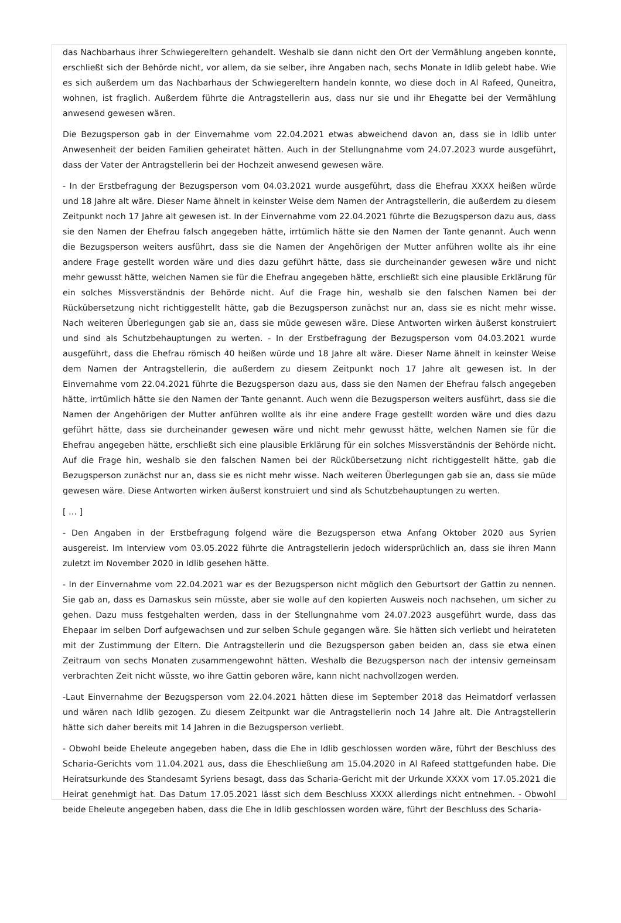das Nachbarhaus ihrer Schwiegereltern gehandelt. Weshalb sie dann nicht den Ort der Vermählung angeben konnte, erschließt sich der Behörde nicht, vor allem, da sie selber, ihre Angaben nach, sechs Monate in Idlib gelebt habe. Wie es sich außerdem um das Nachbarhaus der Schwiegereltern handeln konnte, wo diese doch in Al Rafeed, Quneitra, wohnen, ist fraglich. Außerdem führte die Antragstellerin aus, dass nur sie und ihr Ehegatte bei der Vermählung anwesend gewesen wären.
Die Bezugsperson gab in der Einvernahme vom 22.04.2021 etwas abweichend davon an, dass sie in Idlib unter Anwesenheit der beiden Familien geheiratet hätten. Auch in der Stellungnahme vom 24.07.2023 wurde ausgeführt, dass der Vater der Antragstellerin bei der Hochzeit anwesend gewesen wäre.
- In der Erstbefragung der Bezugsperson vom 04.03.2021 wurde ausgeführt, dass die Ehefrau XXXX heißen würde und 18 Jahre alt wäre. Dieser Name ähnelt in keinster Weise dem Namen der Antragstellerin, die außerdem zu diesem Zeitpunkt noch 17 Jahre alt gewesen ist. In der Einvernahme vom 22.04.2021 führte die Bezugsperson dazu aus, dass sie den Namen der Ehefrau falsch angegeben hätte, irrtümlich hätte sie den Namen der Tante genannt. Auch wenn die Bezugsperson weiters ausführt, dass sie die Namen der Angehörigen der Mutter anführen wollte als ihr eine andere Frage gestellt worden wäre und dies dazu geführt hätte, dass sie durcheinander gewesen wäre und nicht mehr gewusst hätte, welchen Namen sie für die Ehefrau angegeben hätte, erschließt sich eine plausible Erklärung für ein solches Missverständnis der Behörde nicht. Auf die Frage hin, weshalb sie den falschen Namen bei der Rückübersetzung nicht richtiggestellt hätte, gab die Bezugsperson zunächst nur an, dass sie es nicht mehr wisse. Nach weiteren Überlegungen gab sie an, dass sie müde gewesen wäre. Diese Antworten wirken äußerst konstruiert und sind als Schutzbehauptungen zu werten. - In der Erstbefragung der Bezugsperson vom 04.03.2021 wurde ausgeführt, dass die Ehefrau römisch 40 heißen würde und 18 Jahre alt wäre. Dieser Name ähnelt in keinster Weise dem Namen der Antragstellerin, die außerdem zu diesem Zeitpunkt noch 17 Jahre alt gewesen ist. In der Einvernahme vom 22.04.2021 führte die Bezugsperson dazu aus, dass sie den Namen der Ehefrau falsch angegeben hätte, irrtümlich hätte sie den Namen der Tante genannt. Auch wenn die Bezugsperson weiters ausführt, dass sie die Namen der Angehörigen der Mutter anführen wollte als ihr eine andere Frage gestellt worden wäre und dies dazu geführt hätte, dass sie durcheinander gewesen wäre und nicht mehr gewusst hätte, welchen Namen sie für die Ehefrau angegeben hätte, erschließt sich eine plausible Erklärung für ein solches Missverständnis der Behörde nicht. Auf die Frage hin, weshalb sie den falschen Namen bei der Rückübersetzung nicht richtiggestellt hätte, gab die Bezugsperson zunächst nur an, dass sie es nicht mehr wisse. Nach weiteren Überlegungen gab sie an, dass sie müde gewesen wäre. Diese Antworten wirken äußerst konstruiert und sind als Schutzbehauptungen zu werten.
[ … ]
- Den Angaben in der Erstbefragung folgend wäre die Bezugsperson etwa Anfang Oktober 2020 aus Syrien ausgereist. Im Interview vom 03.05.2022 führte die Antragstellerin jedoch widersprüchlich an, dass sie ihren Mann zuletzt im November 2020 in Idlib gesehen hätte.
- In der Einvernahme vom 22.04.2021 war es der Bezugsperson nicht möglich den Geburtsort der Gattin zu nennen. Sie gab an, dass es Damaskus sein müsste, aber sie wolle auf den kopierten Ausweis noch nachsehen, um sicher zu gehen. Dazu muss festgehalten werden, dass in der Stellungnahme vom 24.07.2023 ausgeführt wurde, dass das Ehepaar im selben Dorf aufgewachsen und zur selben Schule gegangen wäre. Sie hätten sich verliebt und heirateten mit der Zustimmung der Eltern. Die Antragstellerin und die Bezugsperson gaben beiden an, dass sie etwa einen Zeitraum von sechs Monaten zusammengewohnt hätten. Weshalb die Bezugsperson nach der intensiv gemeinsam verbrachten Zeit nicht wüsste, wo ihre Gattin geboren wäre, kann nicht nachvollzogen werden.
-Laut Einvernahme der Bezugsperson vom 22.04.2021 hätten diese im September 2018 das Heimatdorf verlassen und wären nach Idlib gezogen. Zu diesem Zeitpunkt war die Antragstellerin noch 14 Jahre alt. Die Antragstellerin hätte sich daher bereits mit 14 Jahren in die Bezugsperson verliebt.
- Obwohl beide Eheleute angegeben haben, dass die Ehe in Idlib geschlossen worden wäre, führt der Beschluss des Scharia-Gerichts vom 11.04.2021 aus, dass die Eheschließung am 15.04.2020 in Al Rafeed stattgefunden habe. Die Heiratsurkunde des Standesamt Syriens besagt, dass das Scharia-Gericht mit der Urkunde XXXX vom 17.05.2021 die Heirat genehmigt hat. Das Datum 17.05.2021 lässt sich dem Beschluss XXXX allerdings nicht entnehmen. - Obwohl beide Eheleute angegeben haben, dass die Ehe in Idlib geschlossen worden wäre, führt der Beschluss des Scharia-